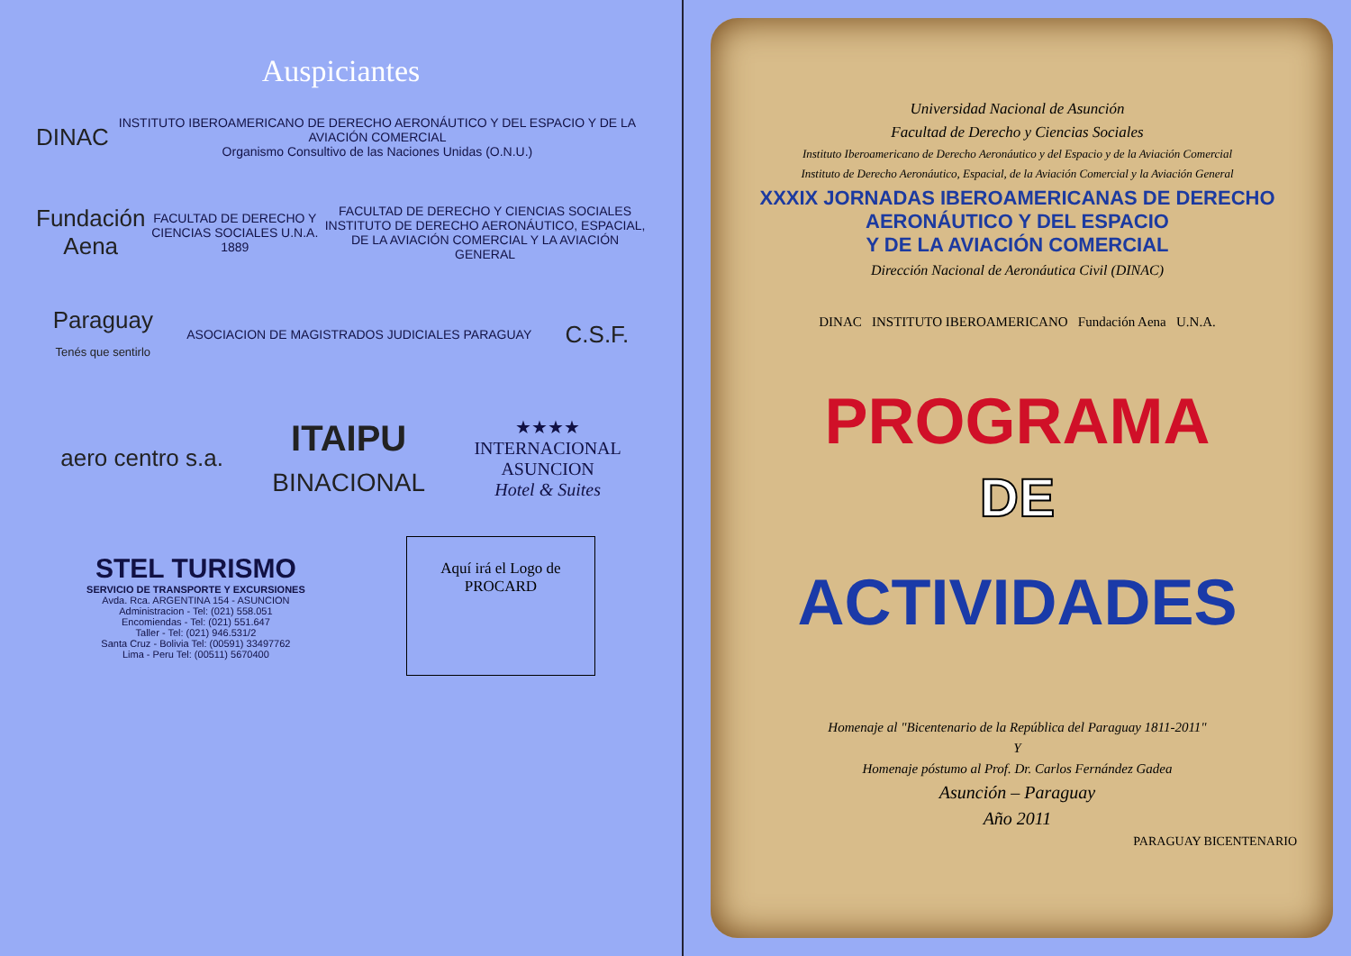Auspiciantes
DINAC
INSTITUTO IBEROAMERICANO DE DERECHO AERONÁUTICO Y DEL ESPACIO Y DE LA AVIACIÓN COMERCIAL
Organismo Consultivo de las Naciones Unidas (O.N.U.)
Fundación Aena
FACULTAD DE DERECHO Y CIENCIAS SOCIALES U.N.A. 1889
FACULTAD DE DERECHO Y CIENCIAS SOCIALES
INSTITUTO DE DERECHO AERONÁUTICO, ESPACIAL, DE LA AVIACIÓN COMERCIAL Y LA AVIACIÓN GENERAL
Paraguay
Tenés que sentirlo
ASOCIACION DE MAGISTRADOS JUDICIALES PARAGUAY
C.S.F.
aero centro s.a.
ITAIPU
BINACIONAL
★★★★
INTERNACIONAL
ASUNCION
Hotel & Suites
STEL TURISMO
SERVICIO DE TRANSPORTE Y EXCURSIONES
Avda. Rca. ARGENTINA 154 - ASUNCION
Administracion - Tel: (021) 558.051
Encomiendas - Tel: (021) 551.647
Taller - Tel: (021) 946.531/2
Santa Cruz - Bolivia Tel: (00591) 33497762
Lima - Peru Tel: (00511) 5670400
Aquí irá el Logo de PROCARD
Universidad Nacional de Asunción
Facultad de Derecho y Ciencias Sociales
Instituto Iberoamericano de Derecho Aeronáutico y del Espacio y de la Aviación Comercial
Instituto de Derecho Aeronáutico, Espacial, de la Aviación Comercial y la Aviación General
XXXIX JORNADAS IBEROAMERICANAS DE DERECHO AERONÁUTICO Y DEL ESPACIO
Y DE LA AVIACIÓN COMERCIAL
Dirección Nacional de Aeronáutica Civil (DINAC)
DINAC INSTITUTO IBEROAMERICANO Fundación Aena U.N.A.
PROGRAMA
DE
ACTIVIDADES
Homenaje al "Bicentenario de la República del Paraguay 1811-2011"
Y
Homenaje póstumo al Prof. Dr. Carlos Fernández Gadea
Asunción – Paraguay
Año 2011
PARAGUAY BICENTENARIO